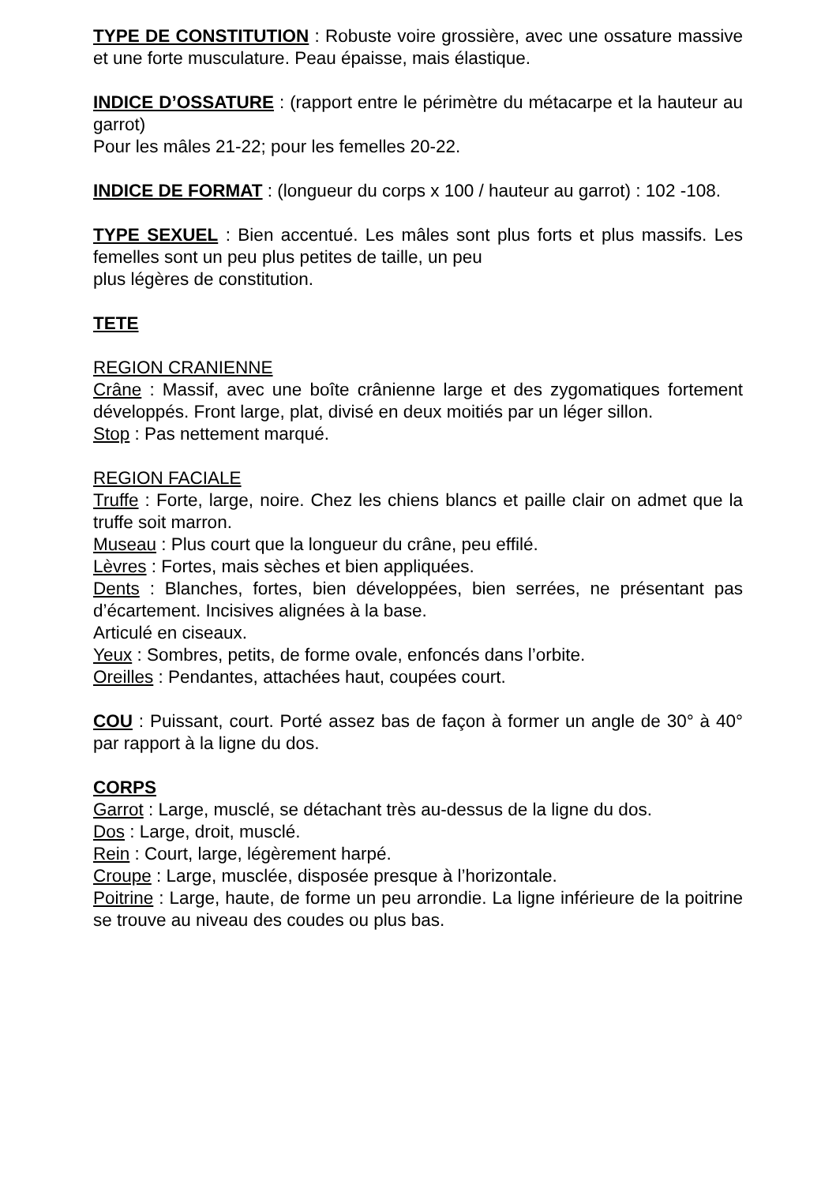TYPE DE CONSTITUTION : Robuste voire grossière, avec une ossature massive et une forte musculature. Peau épaisse, mais élastique.
INDICE D’OSSATURE : (rapport entre le périmètre du métacarpe et la hauteur au garrot)
Pour les mâles 21-22; pour les femelles 20-22.
INDICE DE FORMAT : (longueur du corps x 100 / hauteur au garrot) : 102 -108.
TYPE SEXUEL : Bien accentué. Les mâles sont plus forts et plus massifs. Les femelles sont un peu plus petites de taille, un peu
plus légères de constitution.
TETE
REGION CRANIENNE
Crâne : Massif, avec une boîte crânienne large et des zygomatiques fortement développés. Front large, plat, divisé en deux moitiés par un léger sillon.
Stop : Pas nettement marqué.
REGION FACIALE
Truffe : Forte, large, noire. Chez les chiens blancs et paille clair on admet que la truffe soit marron.
Museau : Plus court que la longueur du crâne, peu effilé.
Lèvres : Fortes, mais sèches et bien appliquées.
Dents : Blanches, fortes, bien développées, bien serrées, ne présentant pas d’écartement. Incisives alignées à la base.
Articulé en ciseaux.
Yeux : Sombres, petits, de forme ovale, enfoncés dans l’orbite.
Oreilles : Pendantes, attachées haut, coupées court.
COU : Puissant, court. Porté assez bas de façon à former un angle de 30° à 40° par rapport à la ligne du dos.
CORPS
Garrot : Large, musclé, se détachant très au-dessus de la ligne du dos.
Dos : Large, droit, musclé.
Rein : Court, large, légèrement harpé.
Croupe : Large, musclée, disposée presque à l’horizontale.
Poitrine : Large, haute, de forme un peu arrondie. La ligne inférieure de la poitrine se trouve au niveau des coudes ou plus bas.